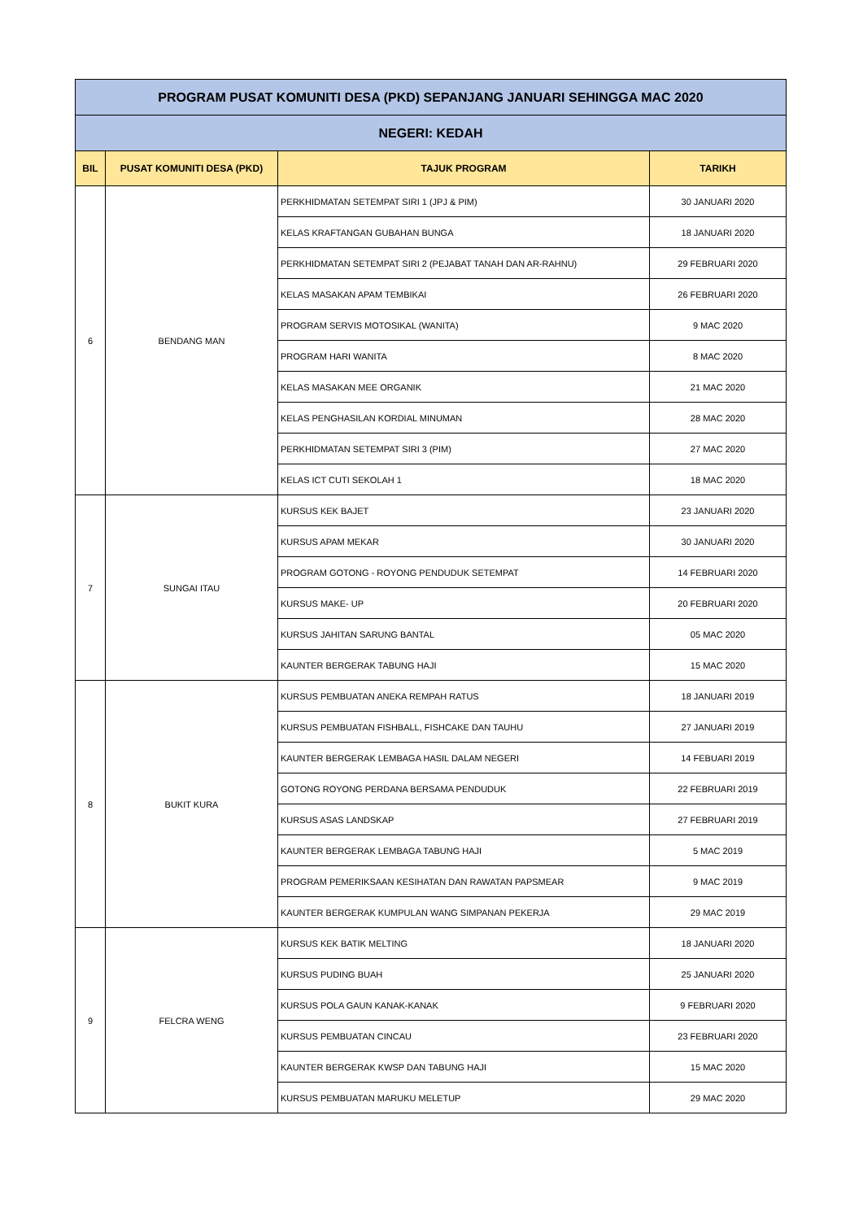| PROGRAM PUSAT KOMUNITI DESA (PKD) SEPANJANG JANUARI SEHINGGA MAC 2020 | | | |
| NEGERI: KEDAH | | | |
| BIL | PUSAT KOMUNITI DESA (PKD) | TAJUK PROGRAM | TARIKH |
| 6 | BENDANG MAN | PERKHIDMATAN SETEMPAT SIRI 1 (JPJ & PIM) | 30 JANUARI 2020 |
| | | KELAS KRAFTANGAN GUBAHAN BUNGA | 18 JANUARI 2020 |
| | | PERKHIDMATAN SETEMPAT SIRI 2 (PEJABAT TANAH DAN AR-RAHNU) | 29 FEBRUARI 2020 |
| | | KELAS MASAKAN APAM TEMBIKAI | 26 FEBRUARI 2020 |
| | | PROGRAM SERVIS MOTOSIKAL (WANITA) | 9 MAC 2020 |
| | | PROGRAM HARI WANITA | 8 MAC 2020 |
| | | KELAS MASAKAN MEE ORGANIK | 21 MAC 2020 |
| | | KELAS PENGHASILAN KORDIAL MINUMAN | 28 MAC 2020 |
| | | PERKHIDMATAN SETEMPAT SIRI 3 (PIM) | 27 MAC 2020 |
| | | KELAS ICT CUTI SEKOLAH 1 | 18 MAC 2020 |
| 7 | SUNGAI ITAU | KURSUS KEK BAJET | 23 JANUARI 2020 |
| | | KURSUS APAM MEKAR | 30 JANUARI 2020 |
| | | PROGRAM GOTONG - ROYONG PENDUDUK SETEMPAT | 14 FEBRUARI 2020 |
| | | KURSUS MAKE- UP | 20 FEBRUARI 2020 |
| | | KURSUS JAHITAN SARUNG BANTAL | 05 MAC 2020 |
| | | KAUNTER BERGERAK TABUNG HAJI | 15 MAC 2020 |
| 8 | BUKIT KURA | KURSUS PEMBUATAN ANEKA REMPAH RATUS | 18 JANUARI 2019 |
| | | KURSUS PEMBUATAN FISHBALL, FISHCAKE DAN TAUHU | 27 JANUARI 2019 |
| | | KAUNTER BERGERAK LEMBAGA HASIL DALAM NEGERI | 14 FEBUARI 2019 |
| | | GOTONG ROYONG PERDANA BERSAMA PENDUDUK | 22 FEBRUARI 2019 |
| | | KURSUS ASAS LANDSKAP | 27 FEBRUARI 2019 |
| | | KAUNTER BERGERAK LEMBAGA TABUNG HAJI | 5 MAC 2019 |
| | | PROGRAM PEMERIKSAAN KESIHATAN DAN RAWATAN PAPSMEAR | 9 MAC 2019 |
| | | KAUNTER BERGERAK KUMPULAN WANG SIMPANAN PEKERJA | 29 MAC 2019 |
| 9 | FELCRA WENG | KURSUS KEK BATIK MELTING | 18 JANUARI 2020 |
| | | KURSUS PUDING BUAH | 25 JANUARI 2020 |
| | | KURSUS POLA GAUN KANAK-KANAK | 9 FEBRUARI 2020 |
| | | KURSUS PEMBUATAN CINCAU | 23 FEBRUARI 2020 |
| | | KAUNTER BERGERAK KWSP DAN TABUNG HAJI | 15 MAC 2020 |
| | | KURSUS PEMBUATAN MARUKU MELETUP | 29 MAC 2020 |